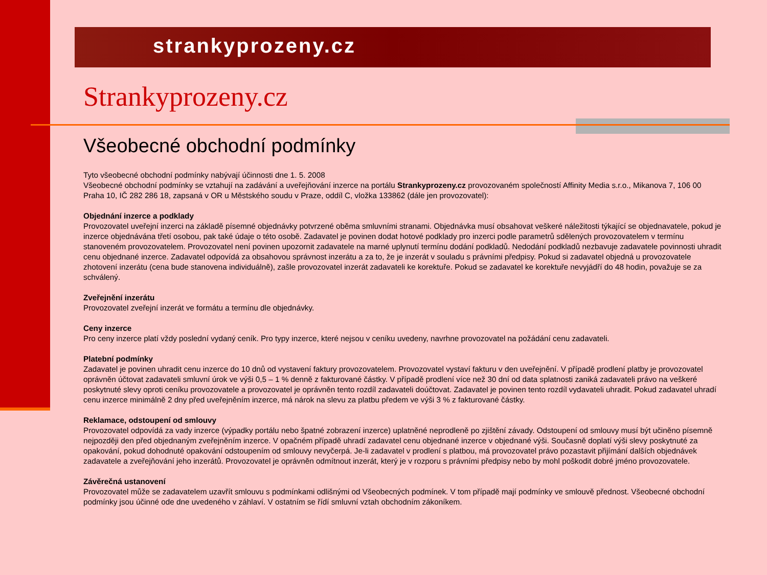strankyprozeny.cz
Strankyprozeny.cz
Všeobecné obchodní podmínky
Tyto všeobecné obchodní podmínky nabývají účinnosti dne 1. 5. 2008
Všeobecné obchodní podmínky se vztahují na zadávání a uveřejňování inzerce na portálu Strankyprozeny.cz provozovaném společností Affinity Media s.r.o., Mikanova 7, 106 00 Praha 10, IČ 282 286 18, zapsaná v OR u Městského soudu v Praze, oddíl C, vložka 133862 (dále jen provozovatel):
Objednání inzerce a podklady
Provozovatel uveřejní inzerci na základě písemné objednávky potvrzené oběma smluvními stranami. Objednávka musí obsahovat veškeré náležitosti týkající se objednavatele, pokud je inzerce objednávána třetí osobou, pak také údaje o této osobě. Zadavatel je povinen dodat hotové podklady pro inzerci podle parametrů sdělených provozovatelem v termínu stanoveném provozovatelem. Provozovatel není povinen upozornit zadavatele na marné uplynutí termínu dodání podkladů. Nedodání podkladů nezbavuje zadavatele povinnosti uhradit cenu objednané inzerce. Zadavatel odpovídá za obsahovou správnost inzerátu a za to, že je inzerát v souladu s právními předpisy. Pokud si zadavatel objedná u provozovatele zhotovení inzerátu (cena bude stanovena individuálně), zašle provozovatel inzerát zadavateli ke korektuře. Pokud se zadavatel ke korektuře nevyjádří do 48 hodin, považuje se za schválený.
Zveřejnění inzerátu
Provozovatel zveřejní inzerát ve formátu a termínu dle objednávky.
Ceny inzerce
Pro ceny inzerce platí vždy poslední vydaný ceník. Pro typy inzerce, které nejsou v ceníku uvedeny, navrhne provozovatel na požádání cenu zadavateli.
Platební podmínky
Zadavatel je povinen uhradit cenu inzerce do 10 dnů od vystavení faktury provozovatelem. Provozovatel vystaví fakturu v den uveřejnění. V případě prodlení platby je provozovatel oprávněn účtovat zadavateli smluvní úrok ve výši 0,5 – 1 % denně z fakturované částky. V případě prodlení více než 30 dní od data splatnosti zaniká zadavateli právo na veškeré poskytnuté slevy oproti ceníku provozovatele a provozovatel je oprávněn tento rozdíl zadavateli doúčtovat. Zadavatel je povinen tento rozdíl vydavateli uhradit. Pokud zadavatel uhradí cenu inzerce minimálně 2 dny před uveřejněním inzerce, má nárok na slevu za platbu předem ve výši 3 % z fakturované částky.
Reklamace, odstoupení od smlouvy
Provozovatel odpovídá za vady inzerce (výpadky portálu nebo špatné zobrazení inzerce) uplatněné neprodleně po zjištění závady. Odstoupení od smlouvy musí být učiněno písemně nejpozději den před objednaným zveřejněním inzerce. V opačném případě uhradí zadavatel cenu objednané inzerce v objednané výši. Současně doplatí výši slevy poskytnuté za opakování, pokud dohodnuté opakování odstoupením od smlouvy nevyčerpá. Je-li zadavatel v prodlení s platbou, má provozovatel právo pozastavit přijímání dalších objednávek zadavatele a zveřejňování jeho inzerátů. Provozovatel je oprávněn odmítnout inzerát, který je v rozporu s právními předpisy nebo by mohl poškodit dobré jméno provozovatele.
Závěrečná ustanovení
Provozovatel může se zadavatelem uzavřít smlouvu s podmínkami odlišnými od Všeobecných podmínek. V tom případě mají podmínky ve smlouvě přednost. Všeobecné obchodní podmínky jsou účinné ode dne uvedeného v záhlaví. V ostatním se řídí smluvní vztah obchodním zákoníkem.